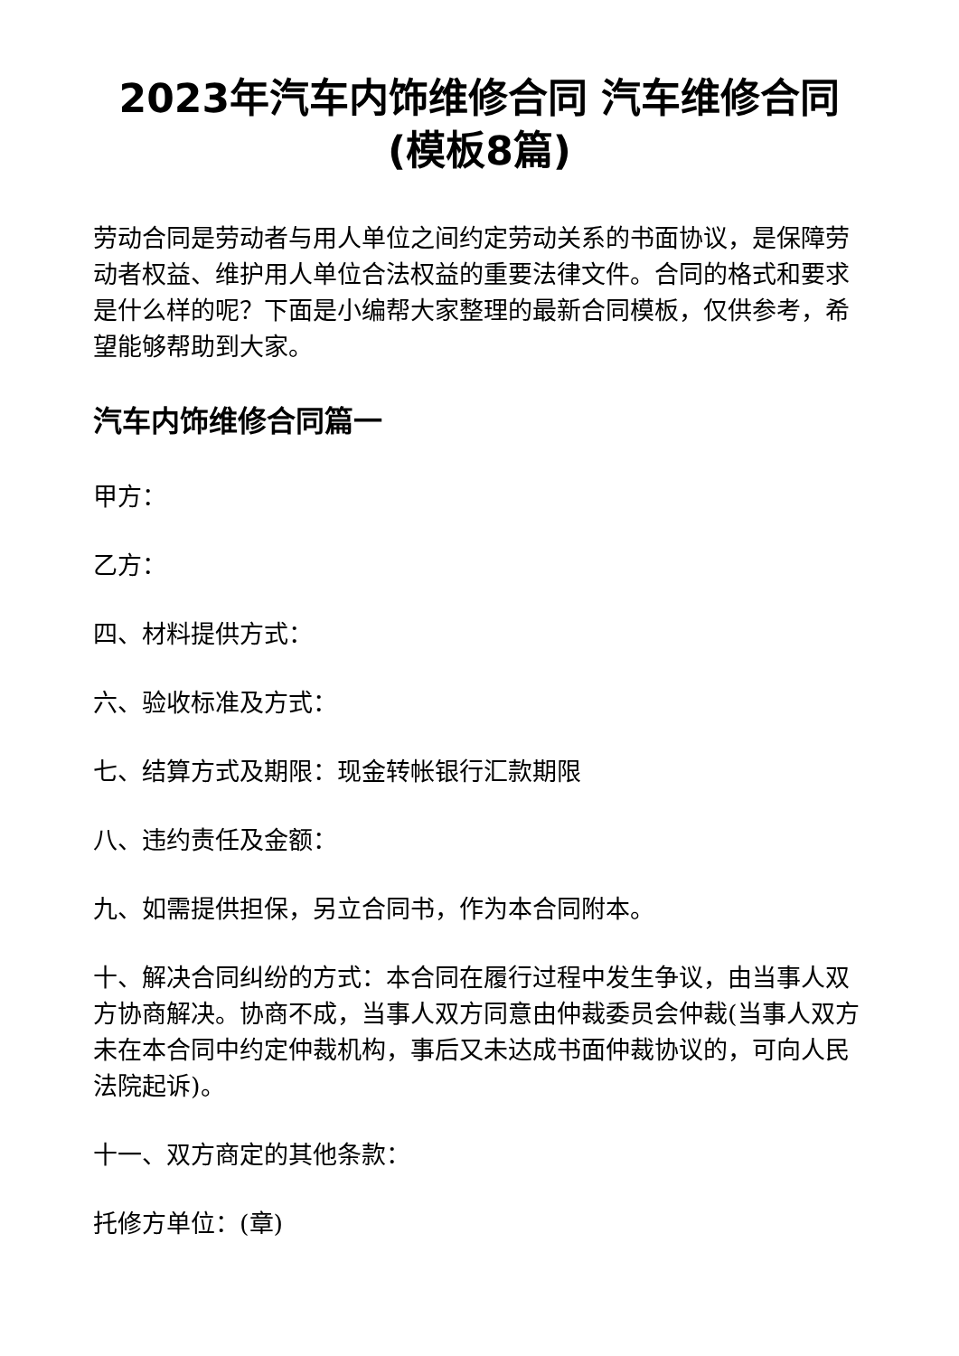2023年汽车内饰维修合同 汽车维修合同(模板8篇)
劳动合同是劳动者与用人单位之间约定劳动关系的书面协议，是保障劳动者权益、维护用人单位合法权益的重要法律文件。合同的格式和要求是什么样的呢？下面是小编帮大家整理的最新合同模板，仅供参考，希望能够帮助到大家。
汽车内饰维修合同篇一
甲方：
乙方：
四、材料提供方式：
六、验收标准及方式：
七、结算方式及期限：现金转帐银行汇款期限
八、违约责任及金额：
九、如需提供担保，另立合同书，作为本合同附本。
十、解决合同纠纷的方式：本合同在履行过程中发生争议，由当事人双方协商解决。协商不成，当事人双方同意由仲裁委员会仲裁(当事人双方未在本合同中约定仲裁机构，事后又未达成书面仲裁协议的，可向人民法院起诉)。
十一、双方商定的其他条款：
托修方单位：(章)